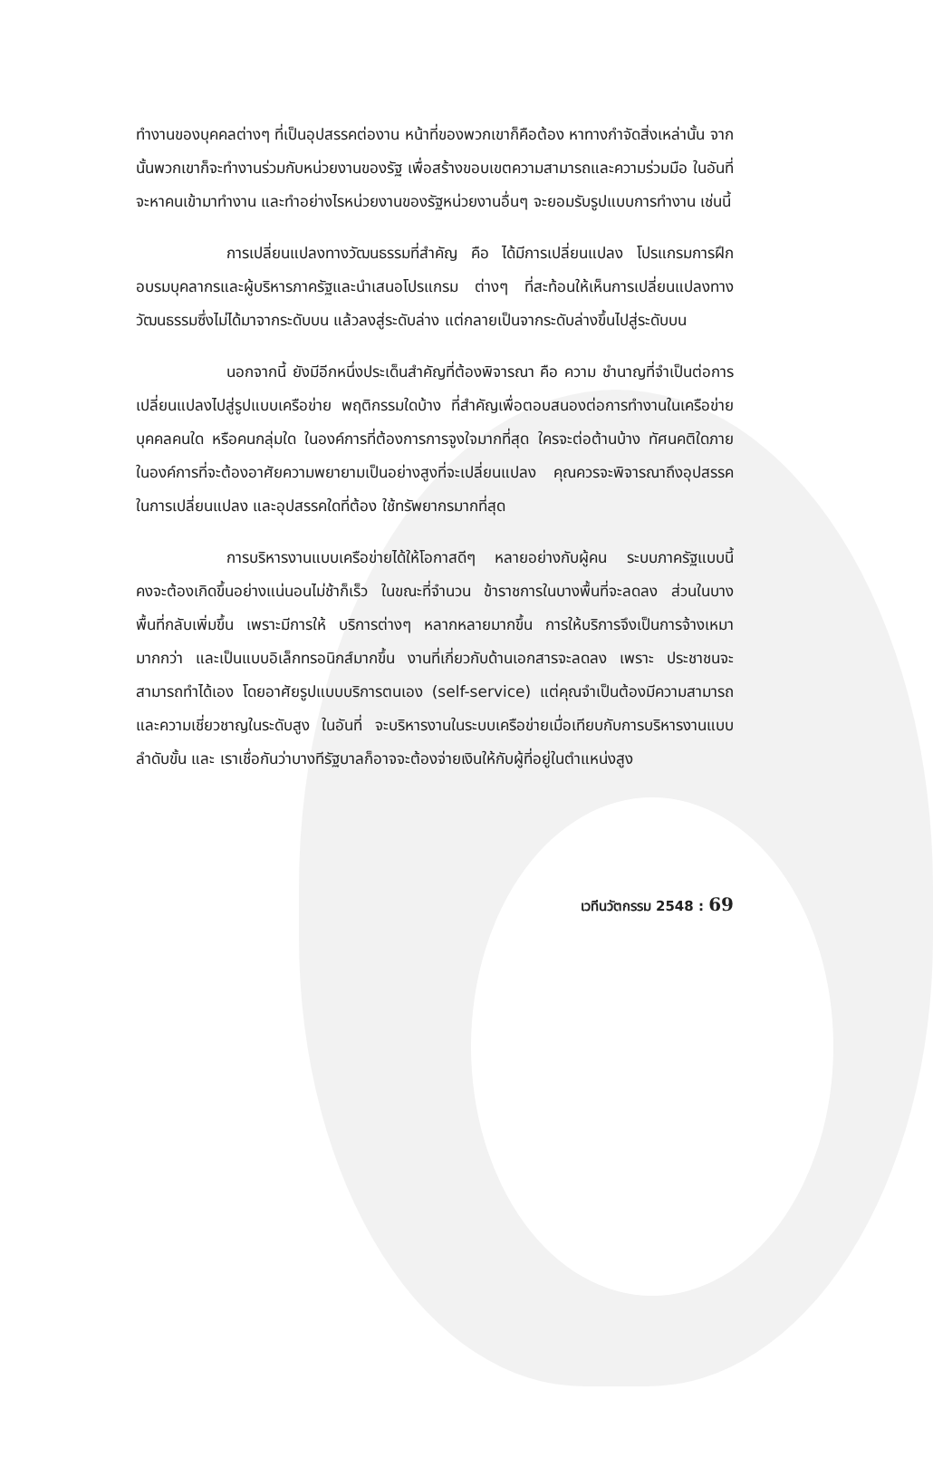ทำงานของบุคคลต่างๆ ที่เป็นอุปสรรคต่องาน หน้าที่ของพวกเขาก็คือต้อง หาทางกำจัดสิ่งเหล่านั้น จากนั้นพวกเขาก็จะทำงานร่วมกับหน่วยงานของรัฐ เพื่อสร้างขอบเขตความสามารถและความร่วมมือ ในอันที่จะหาคนเข้ามาทำงาน และทำอย่างไรหน่วยงานของรัฐหน่วยงานอื่นๆ จะยอมรับรูปแบบการทำงาน เช่นนี้
การเปลี่ยนแปลงทางวัฒนธรรมที่สำคัญ คือ ได้มีการเปลี่ยนแปลง โปรแกรมการฝึกอบรมบุคลากรและผู้บริหารภาครัฐและนำเสนอโปรแกรม ต่างๆ ที่สะท้อนให้เห็นการเปลี่ยนแปลงทางวัฒนธรรมซึ่งไม่ได้มาจากระดับบน แล้วลงสู่ระดับล่าง แต่กลายเป็นจากระดับล่างขึ้นไปสู่ระดับบน
นอกจากนี้ ยังมีอีกหนึ่งประเด็นสำคัญที่ต้องพิจารณา คือ ความ ชำนาญที่จำเป็นต่อการเปลี่ยนแปลงไปสู่รูปแบบเครือข่าย พฤติกรรมใดบ้าง ที่สำคัญเพื่อตอบสนองต่อการทำงานในเครือข่าย บุคคลคนใด หรือคนกลุ่มใด ในองค์การที่ต้องการการจูงใจมากที่สุด ใครจะต่อต้านบ้าง ทัศนคติใดภาย ในองค์การที่จะต้องอาศัยความพยายามเป็นอย่างสูงที่จะเปลี่ยนแปลง คุณควรจะพิจารณาถึงอุปสรรคในการเปลี่ยนแปลง และอุปสรรคใดที่ต้อง ใช้ทรัพยากรมากที่สุด
การบริหารงานแบบเครือข่ายได้ให้โอกาสดีๆ หลายอย่างกับผู้คน ระบบภาครัฐแบบนี้คงจะต้องเกิดขึ้นอย่างแน่นอนไม่ช้าก็เร็ว ในขณะที่จำนวน ข้าราชการในบางพื้นที่จะลดลง ส่วนในบางพื้นที่กลับเพิ่มขึ้น เพราะมีการให้ บริการต่างๆ หลากหลายมากขึ้น การให้บริการจึงเป็นการจ้างเหมามากกว่า และเป็นแบบอิเล็กทรอนิกส์มากขึ้น งานที่เกี่ยวกับด้านเอกสารจะลดลง เพราะ ประชาชนจะสามารถทำได้เอง โดยอาศัยรูปแบบบริการตนเอง (self-service) แต่คุณจำเป็นต้องมีความสามารถและความเชี่ยวชาญในระดับสูง ในอันที่ จะบริหารงานในระบบเครือข่ายเมื่อเทียบกับการบริหารงานแบบลำดับขั้น และ เราเชื่อกันว่าบางทีรัฐบาลก็อาจจะต้องจ่ายเงินให้กับผู้ที่อยู่ในตำแหน่งสูง
เวทีนวัตกรรม 2548 : 69